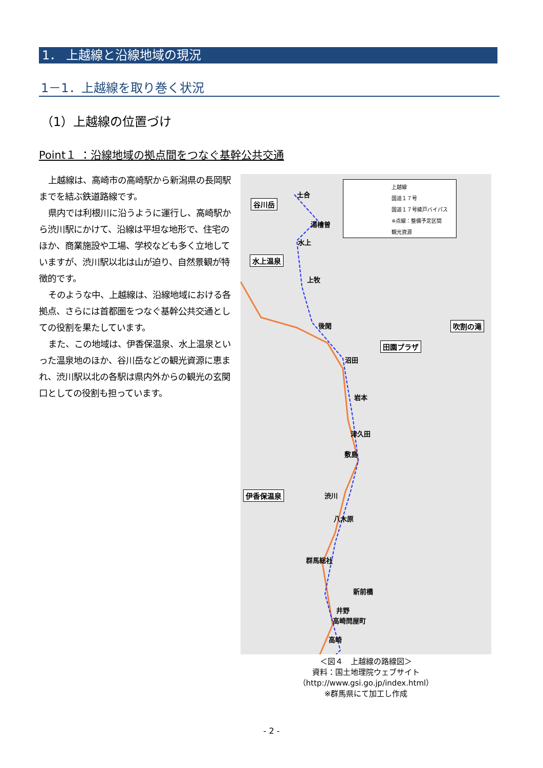1． 上越線と沿線地域の現況
1－1．上越線を取り巻く状況
（1）上越線の位置づけ
Point１ ：沿線地域の拠点間をつなぐ基幹公共交通
上越線は、高崎市の高崎駅から新潟県の長岡駅までを結ぶ鉄道路線です。
県内では利根川に沿うように運行し、高崎駅から渋川駅にかけて、沿線は平坦な地形で、住宅のほか、商業施設や工場、学校なども多く立地していますが、渋川駅以北は山が迫り、自然景観が特徴的です。
そのような中、上越線は、沿線地域における各拠点、さらには首都圏をつなぐ基幹公共交通としての役割を果たしています。
また、この地域は、伊香保温泉、水上温泉といった温泉地のほか、谷川岳などの観光資源に恵まれ、渋川駅以北の各駅は県内外からの観光の玄関口としての役割も担っています。
上越線
国道１７号
国道１７号綾戸バイパス
※点線：整備予定区間
観光資源
谷川岳
水上温泉
吹割の滝
田園プラザ
伊香保温泉
土合
湯檜曽
水上
上牧
後閑
沼田
岩本
津久田
敷島
渋川
八木原
群馬総社
新前橋
井野
高崎問屋町
高崎
＜図４　上越線の路線図＞
資料：国土地理院ウェブサイト
（http://www.gsi.go.jp/index.html）
※群馬県にて加工し作成
- 2 -